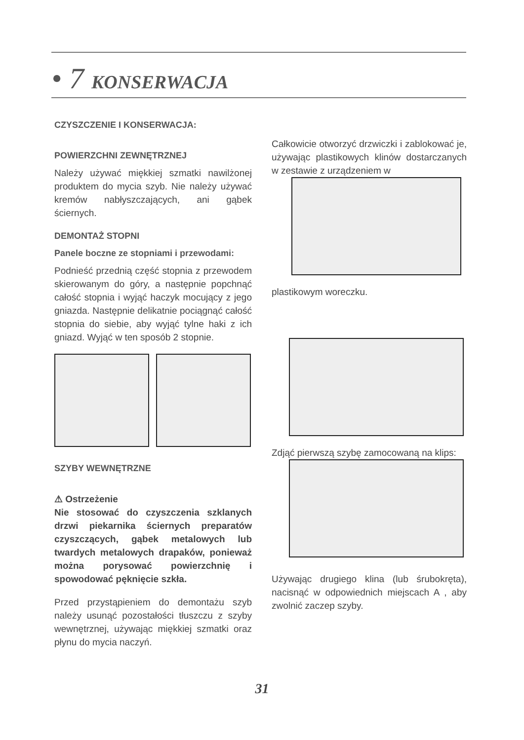• 7 KONSERWACJA
CZYSZCZENIE I KONSERWACJA:
POWIERZCHNI ZEWNĘTRZNEJ
Należy używać miękkiej szmatki nawilżonej produktem do mycia szyb. Nie należy używać kremów nabłyszczających, ani gąbek ściernych.
DEMONTAŻ STOPNI
Panele boczne ze stopniami i przewodami:
Podnieść przednią część stopnia z przewodem skierowanym do góry, a następnie popchnąć całość stopnia i wyjąć haczyk mocujący z jego gniazda. Następnie delikatnie pociągnąć całość stopnia do siebie, aby wyjąć tylne haki z ich gniazd. Wyjąć w ten sposób 2 stopnie.
SZYBY WEWNĘTRZNE
⚠ Ostrzeżenie
Nie stosować do czyszczenia szklanych drzwi piekarnika ściernych preparatów czyszczących, gąbek metalowych lub twardych metalowych drapaków, ponieważ można porysować powierzchnię i spowodować pęknięcie szkła.
Przed przystąpieniem do demontażu szyb należy usunąć pozostałości tłuszczu z szyby wewnętrznej, używając miękkiej szmatki oraz płynu do mycia naczyń.
Całkowicie otworzyć drzwiczki i zablokować je, używając plastikowych klinów dostarczanych w zestawie z urządzeniem w
plastikowym woreczku.
Zdjąć pierwszą szybę zamocowaną na klips:
Używając drugiego klina (lub śrubokręta), nacisnąć w odpowiednich miejscach A , aby zwolnić zaczep szyby.
31